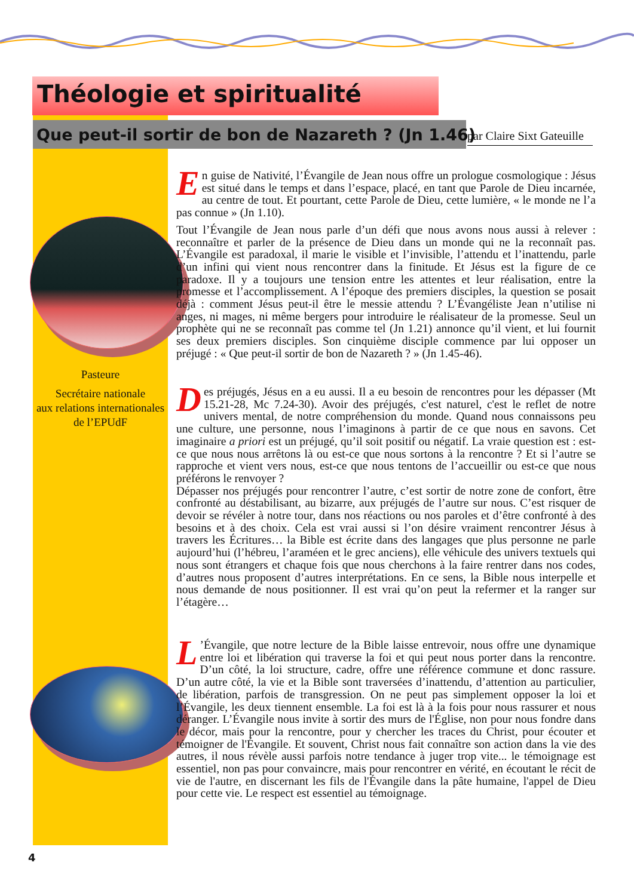Théologie et spiritualité
Que peut-il sortir de bon de Nazareth ? (Jn 1.46)
par Claire Sixt Gateuille
Pasteure
Secrétaire nationale
aux relations internationales
de l’EPUdF
En guise de Nativité, l’Évangile de Jean nous offre un prologue cosmologique : Jésus est situé dans le temps et dans l’espace, placé, en tant que Parole de Dieu incarnée, au centre de tout. Et pourtant, cette Parole de Dieu, cette lumière, « le monde ne l’a pas connue » (Jn 1.10).
Tout l’Évangile de Jean nous parle d’un défi que nous avons nous aussi à relever : reconnaître et parler de la présence de Dieu dans un monde qui ne la reconnaît pas. L’Évangile est paradoxal, il marie le visible et l’invisible, l’attendu et l’inattendu, parle d’un infini qui vient nous rencontrer dans la finitude. Et Jésus est la figure de ce paradoxe. Il y a toujours une tension entre les attentes et leur réalisation, entre la promesse et l’accomplissement. A l’époque des premiers disciples, la question se posait déjà : comment Jésus peut-il être le messie attendu ? L’Évangéliste Jean n’utilise ni anges, ni mages, ni même bergers pour introduire le réalisateur de la promesse. Seul un prophète qui ne se reconnaît pas comme tel (Jn 1.21) annonce qu’il vient, et lui fournit ses deux premiers disciples. Son cinquième disciple commence par lui opposer un préjugé : « Que peut-il sortir de bon de Nazareth ? » (Jn 1.45-46).
Des préjugés, Jésus en a eu aussi. Il a eu besoin de rencontres pour les dépasser (Mt 15.21-28, Mc 7.24-30). Avoir des préjugés, c'est naturel, c'est le reflet de notre univers mental, de notre compréhension du monde. Quand nous connaissons peu une culture, une personne, nous l’imaginons à partir de ce que nous en savons. Cet imaginaire a priori est un préjugé, qu’il soit positif ou négatif. La vraie question est : est-ce que nous nous arrêtons là ou est-ce que nous sortons à la rencontre ? Et si l’autre se rapproche et vient vers nous, est-ce que nous tentons de l’accueillir ou est-ce que nous préférons le renvoyer ?
Dépasser nos préjugés pour rencontrer l’autre, c’est sortir de notre zone de confort, être confronté au déstabilisant, au bizarre, aux préjugés de l’autre sur nous. C’est risquer de devoir se révéler à notre tour, dans nos réactions ou nos paroles et d’être confronté à des besoins et à des choix. Cela est vrai aussi si l’on désire vraiment rencontrer Jésus à travers les Écritures… la Bible est écrite dans des langages que plus personne ne parle aujourd’hui (l’hébreu, l’araméen et le grec anciens), elle véhicule des univers textuels qui nous sont étrangers et chaque fois que nous cherchons à la faire rentrer dans nos codes, d’autres nous proposent d’autres interprétations. En ce sens, la Bible nous interpelle et nous demande de nous positionner. Il est vrai qu’on peut la refermer et la ranger sur l’étagère…
L’Évangile, que notre lecture de la Bible laisse entrevoir, nous offre une dynamique entre loi et libération qui traverse la foi et qui peut nous porter dans la rencontre. D’un côté, la loi structure, cadre, offre une référence commune et donc rassure. D’un autre côté, la vie et la Bible sont traversées d’inattendu, d’attention au particulier, de libération, parfois de transgression. On ne peut pas simplement opposer la loi et l’Évangile, les deux tiennent ensemble. La foi est là à la fois pour nous rassurer et nous déranger. L’Évangile nous invite à sortir des murs de l'Église, non pour nous fondre dans le décor, mais pour la rencontre, pour y chercher les traces du Christ, pour écouter et témoigner de l'Évangile. Et souvent, Christ nous fait connaître son action dans la vie des autres, il nous révèle aussi parfois notre tendance à juger trop vite... le témoignage est essentiel, non pas pour convaincre, mais pour rencontrer en vérité, en écoutant le récit de vie de l'autre, en discernant les fils de l'Évangile dans la pâte humaine, l'appel de Dieu pour cette vie. Le respect est essentiel au témoignage.
4